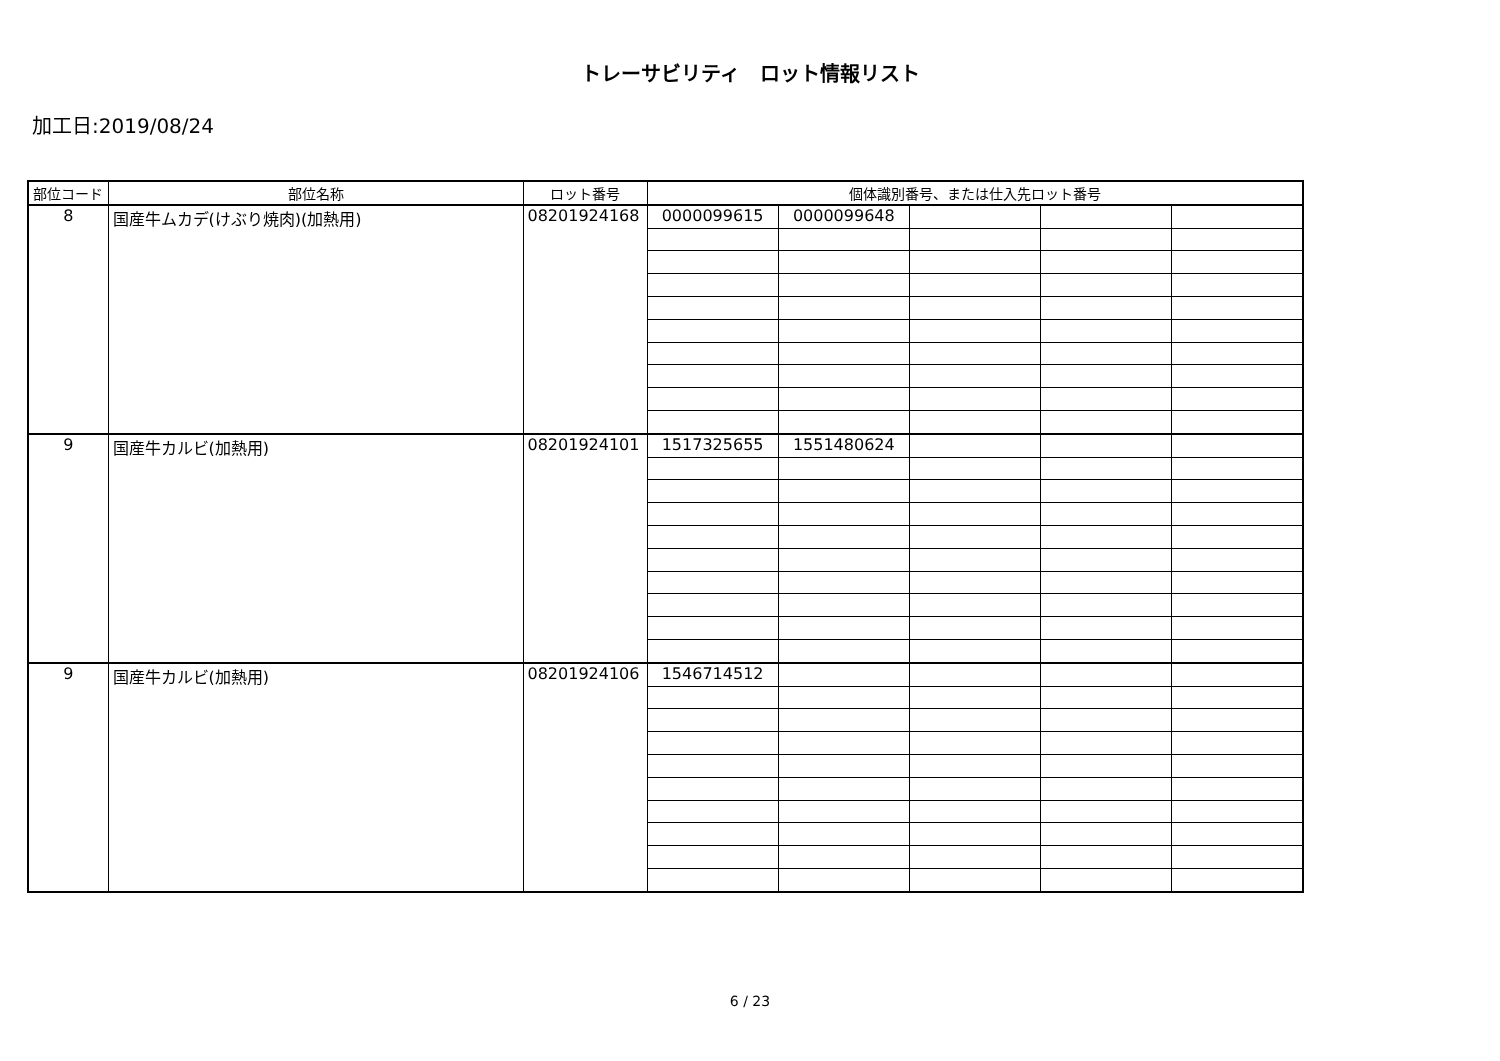トレーサビリティ　ロット情報リスト
加工日:2019/08/24
| 部位コード | 部位名称 | ロット番号 | 個体識別番号、または仕入先ロット番号 | | | | |
| --- | --- | --- | --- | --- | --- | --- | --- |
| 8 | 国産牛ムカデ(けぶり焼肉)(加熱用) | 08201924168 | 0000099615 | 0000099648 | | | |
| 9 | 国産牛カルビ(加熱用) | 08201924101 | 1517325655 | 1551480624 | | | |
| 9 | 国産牛カルビ(加熱用) | 08201924106 | 1546714512 | | | | |
6 / 23